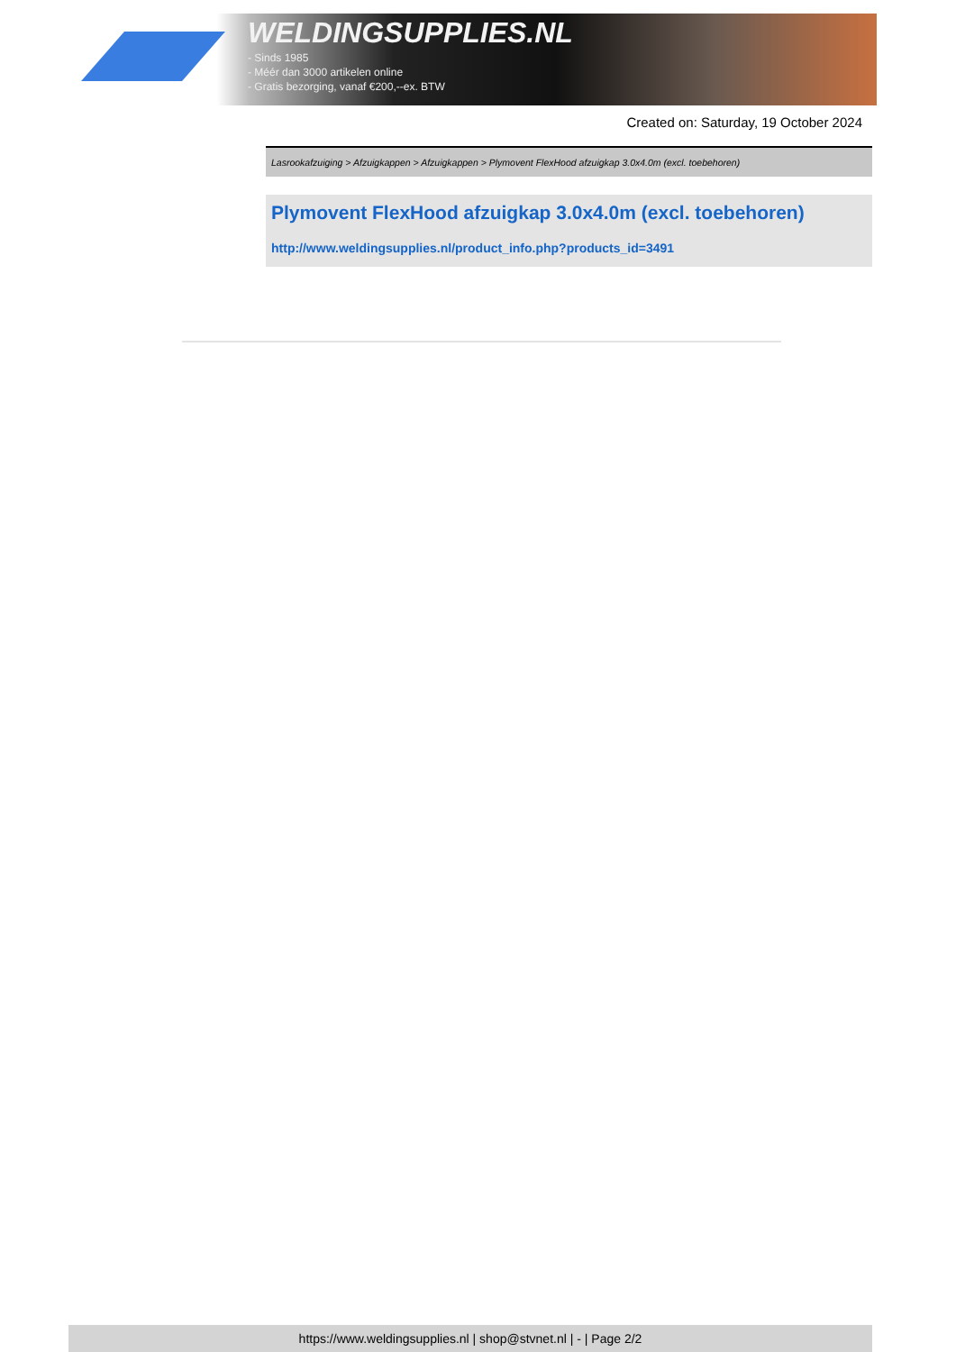WELDINGSUPPLIES.NL
- Sinds 1985
- Méér dan 3000 artikelen online
- Gratis bezorging, vanaf €200,--ex. BTW
Created on: Saturday, 19 October 2024
Lasrookafzuiging > Afzuigkappen > Afzuigkappen > Plymovent FlexHood afzuigkap 3.0x4.0m (excl. toebehoren)
Plymovent FlexHood afzuigkap 3.0x4.0m (excl. toebehoren)
http://www.weldingsupplies.nl/product_info.php?products_id=3491
https://www.weldingsupplies.nl | shop@stvnet.nl | - | Page 2/2